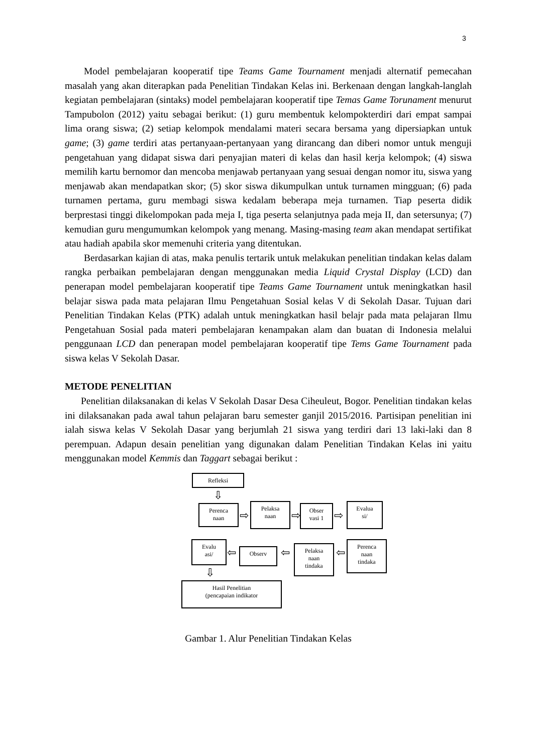3
Model pembelajaran kooperatif tipe Teams Game Tournament menjadi alternatif pemecahan masalah yang akan diterapkan pada Penelitian Tindakan Kelas ini. Berkenaan dengan langkah-langlah kegiatan pembelajaran (sintaks) model pembelajaran kooperatif tipe Temas Game Torunament menurut Tampubolon (2012) yaitu sebagai berikut: (1) guru membentuk kelompokterdiri dari empat sampai lima orang siswa; (2) setiap kelompok mendalami materi secara bersama yang dipersiapkan untuk game; (3) game terdiri atas pertanyaan-pertanyaan yang dirancang dan diberi nomor untuk menguji pengetahuan yang didapat siswa dari penyajian materi di kelas dan hasil kerja kelompok; (4) siswa memilih kartu bernomor dan mencoba menjawab pertanyaan yang sesuai dengan nomor itu, siswa yang menjawab akan mendapatkan skor; (5) skor siswa dikumpulkan untuk turnamen mingguan; (6) pada turnamen pertama, guru membagi siswa kedalam beberapa meja turnamen. Tiap peserta didik berprestasi tinggi dikelompokan pada meja I, tiga peserta selanjutnya pada meja II, dan setersunya; (7) kemudian guru mengumumkan kelompok yang menang. Masing-masing team akan mendapat sertifikat atau hadiah apabila skor memenuhi criteria yang ditentukan.
Berdasarkan kajian di atas, maka penulis tertarik untuk melakukan penelitian tindakan kelas dalam rangka perbaikan pembelajaran dengan menggunakan media Liquid Crystal Display (LCD) dan penerapan model pembelajaran kooperatif tipe Teams Game Tournament untuk meningkatkan hasil belajar siswa pada mata pelajaran Ilmu Pengetahuan Sosial kelas V di Sekolah Dasar. Tujuan dari Penelitian Tindakan Kelas (PTK) adalah untuk meningkatkan hasil belajr pada mata pelajaran Ilmu Pengetahuan Sosial pada materi pembelajaran kenampakan alam dan buatan di Indonesia melalui penggunaan LCD dan penerapan model pembelajaran kooperatif tipe Tems Game Tournament pada siswa kelas V Sekolah Dasar.
METODE PENELITIAN
Penelitian dilaksanakan di kelas V Sekolah Dasar Desa Ciheuleut, Bogor. Penelitian tindakan kelas ini dilaksanakan pada awal tahun pelajaran baru semester ganjil 2015/2016. Partisipan penelitian ini ialah siswa kelas V Sekolah Dasar yang berjumlah 21 siswa yang terdiri dari 13 laki-laki dan 8 perempuan. Adapun desain penelitian yang digunakan dalam Penelitian Tindakan Kelas ini yaitu menggunakan model Kemmis dan Taggart sebagai berikut :
Refleksi
⇩
Perenca
naan
⇨
Pelaksa
naan
⇨
Obser
vasi 1
⇨
Evalua
si/
Evalu
asi/
⇦ Observ ⇦
Pelaksa
naan
tindaka
⇦
Perenca
naan
tindaka
⇩
Hasil Penelitian
(pencapaian indikator
Gambar 1. Alur Penelitian Tindakan Kelas